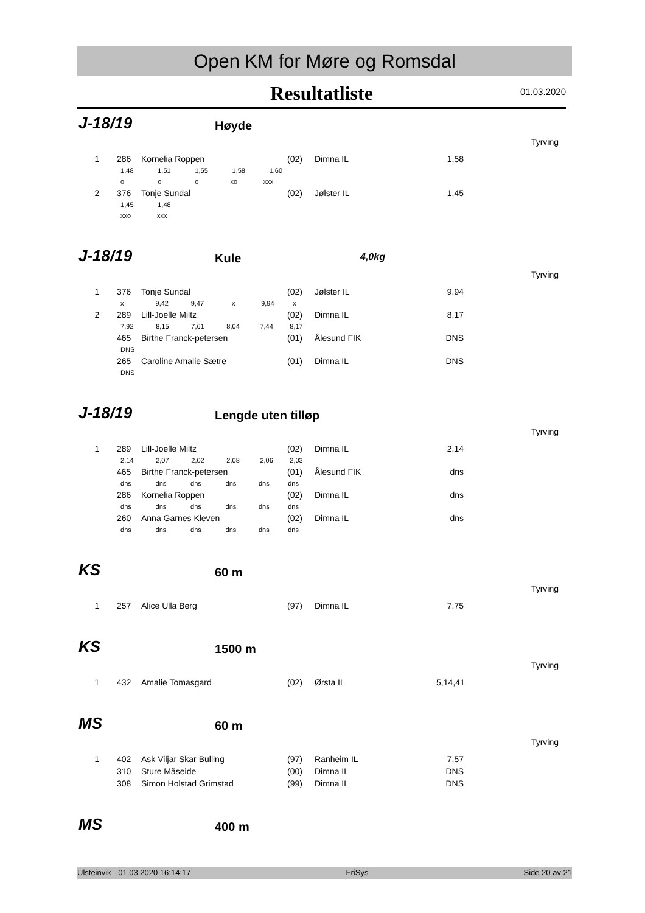Open KM for Møre og Romsdal
Resultatliste
01.03.2020
J-18/19 Høyde
Tyrving
| 1 | 286 | Kornelia Roppen | (02) | Dimna IL | 1,58 |
| | 1,48 1,51 1,55 1,58 1,60 | | | | |
| | o o o xo xxx | | | | |
| 2 | 376 | Tonje Sundal | (02) | Jølster IL | 1,45 |
| | 1,45 1,48 | | | | |
| | xxo xxx | | | | |
J-18/19 Kule 4,0kg
Tyrving
| 1 | 376 | Tonje Sundal | (02) | Jølster IL | 9,94 |
| | x 9,42 9,47 x 9,94 x | | | | |
| 2 | 289 | Lill-Joelle Miltz | (02) | Dimna IL | 8,17 |
| | 7,92 8,15 7,61 8,04 7,44 8,17 | | | | |
| | 465 | Birthe Franck-petersen | (01) | Ålesund FIK | DNS |
| | DNS | | | | |
| | 265 | Caroline Amalie Sætre | (01) | Dimna IL | DNS |
| | DNS | | | | |
J-18/19 Lengde uten tilløp
Tyrving
| 1 | 289 | Lill-Joelle Miltz | (02) | Dimna IL | 2,14 |
| | 2,14 2,07 2,02 2,08 2,06 2,03 | | | | |
| | 465 | Birthe Franck-petersen | (01) | Ålesund FIK | dns |
| | dns dns dns dns dns dns | | | | |
| | 286 | Kornelia Roppen | (02) | Dimna IL | dns |
| | dns dns dns dns dns dns | | | | |
| | 260 | Anna Garnes Kleven | (02) | Dimna IL | dns |
| | dns dns dns dns dns dns | | | | |
KS 60 m
Tyrving
| 1 | 257 | Alice Ulla Berg | (97) | Dimna IL | 7,75 |
KS 1500 m
Tyrving
| 1 | 432 | Amalie Tomasgard | (02) | Ørsta IL | 5,14,41 |
MS 60 m
Tyrving
| 1 | 402 | Ask Viljar Skar Bulling | (97) | Ranheim IL | 7,57 |
| | 310 | Sture Måseide | (00) | Dimna IL | DNS |
| | 308 | Simon Holstad Grimstad | (99) | Dimna IL | DNS |
MS 400 m
Ulsteinvik - 01.03.2020 16:14:17 FriSys Side 20 av 21